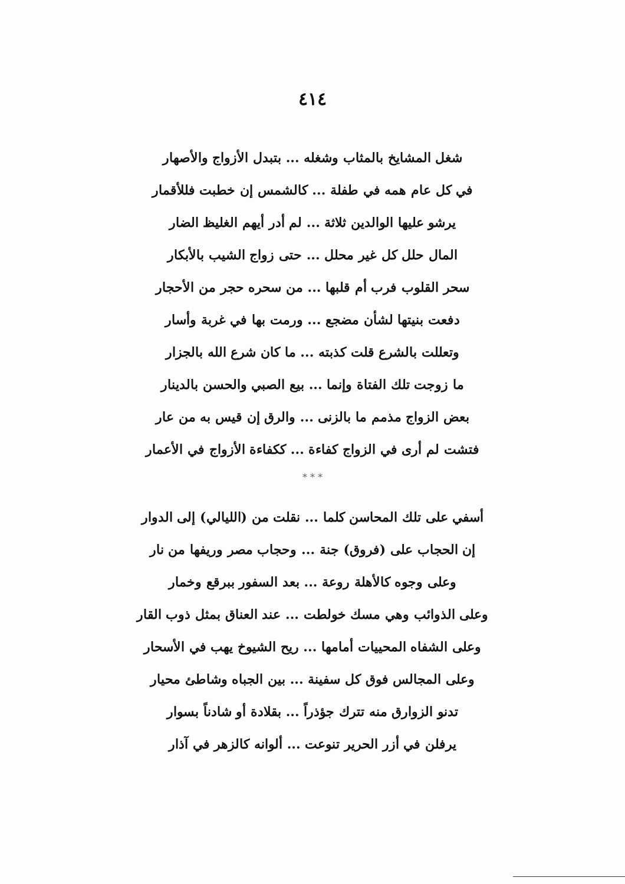٤١٤
شغل المشايخ بالمثاب وشغله ... بتبدل الأزواج والأصهار
في كل عام همه في طفلة ... كالشمس إن خطبت فللأقمار
يرشو عليها الوالدين ثلاثة ... لم أدر أيهم الغليظ الضار
المال حلل كل غير محلل ... حتى زواج الشيب بالأبكار
سحر القلوب فرب أم قلبها ... من سحره حجر من الأحجار
دفعت بنيتها لشأن مضجع ... ورمت بها في غربة وأسار
وتعللت بالشرع قلت كذبته ... ما كان شرع الله بالجزار
ما زوجت تلك الفتاة وإنما ... بيع الصبي والحسن بالدينار
بعض الزواج مذمم ما بالزنى ... والرق إن قيس به من عار
فتشت لم أرى في الزواج كفاءة ... ككفاءة الأزواج في الأعمار
* * *
أسفي على تلك المحاسن كلما ... نقلت من (الليالي) إلى الدوار
إن الحجاب على (فروق) جنة ... وحجاب مصر وريفها من نار
وعلى وجوه كالأهلة روعة ... بعد السفور ببرقع وخمار
وعلى الذوائب وهي مسك خولطت ... عند العناق بمثل ذوب القار
وعلى الشفاه المحييات أمامها ... ريح الشيوخ يهب في الأسحار
وعلى المجالس فوق كل سفينة ... بين الجباه وشاطئ محيار
تدنو الزوارق منه تترك جؤذراً ... بقلادة أو شادناً بسوار
يرفلن في أزر الحرير تنوعت ... ألوانه كالزهر في آذار